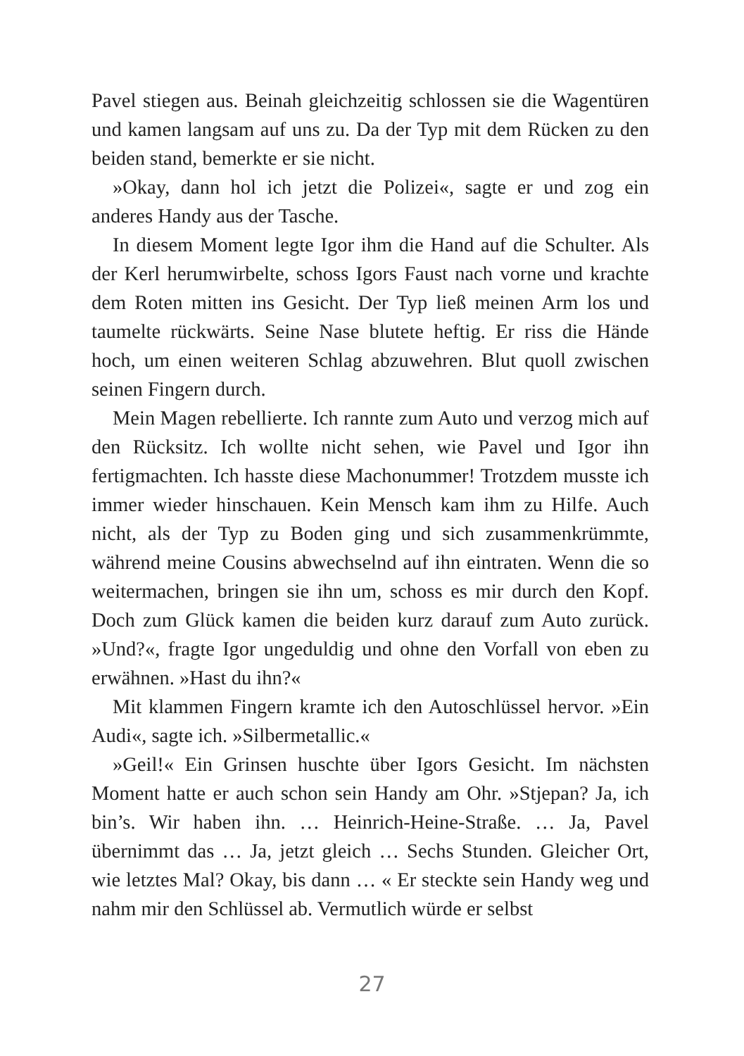Pavel stiegen aus. Beinah gleichzeitig schlossen sie die Wagentüren und kamen langsam auf uns zu. Da der Typ mit dem Rücken zu den beiden stand, bemerkte er sie nicht.
»Okay, dann hol ich jetzt die Polizei«, sagte er und zog ein anderes Handy aus der Tasche.
In diesem Moment legte Igor ihm die Hand auf die Schulter. Als der Kerl herumwirbelte, schoss Igors Faust nach vorne und krachte dem Roten mitten ins Gesicht. Der Typ ließ meinen Arm los und taumelte rückwärts. Seine Nase blutete heftig. Er riss die Hände hoch, um einen weiteren Schlag abzuwehren. Blut quoll zwischen seinen Fingern durch.
Mein Magen rebellierte. Ich rannte zum Auto und verzog mich auf den Rücksitz. Ich wollte nicht sehen, wie Pavel und Igor ihn fertigmachten. Ich hasste diese Machonummer! Trotzdem musste ich immer wieder hinschauen. Kein Mensch kam ihm zu Hilfe. Auch nicht, als der Typ zu Boden ging und sich zusammenkrümmte, während meine Cousins abwechselnd auf ihn eintraten. Wenn die so weitermachen, bringen sie ihn um, schoss es mir durch den Kopf. Doch zum Glück kamen die beiden kurz darauf zum Auto zurück. »Und?«, fragte Igor ungeduldig und ohne den Vorfall von eben zu erwähnen. »Hast du ihn?«
Mit klammen Fingern kramte ich den Autoschlüssel hervor. »Ein Audi«, sagte ich. »Silbermetallic.«
»Geil!« Ein Grinsen huschte über Igors Gesicht. Im nächsten Moment hatte er auch schon sein Handy am Ohr. »Stjepan? Ja, ich bin’s. Wir haben ihn. … Heinrich-Heine-Straße. … Ja, Pavel übernimmt das … Ja, jetzt gleich … Sechs Stunden. Gleicher Ort, wie letztes Mal? Okay, bis dann … « Er steckte sein Handy weg und nahm mir den Schlüssel ab. Vermutlich würde er selbst
27